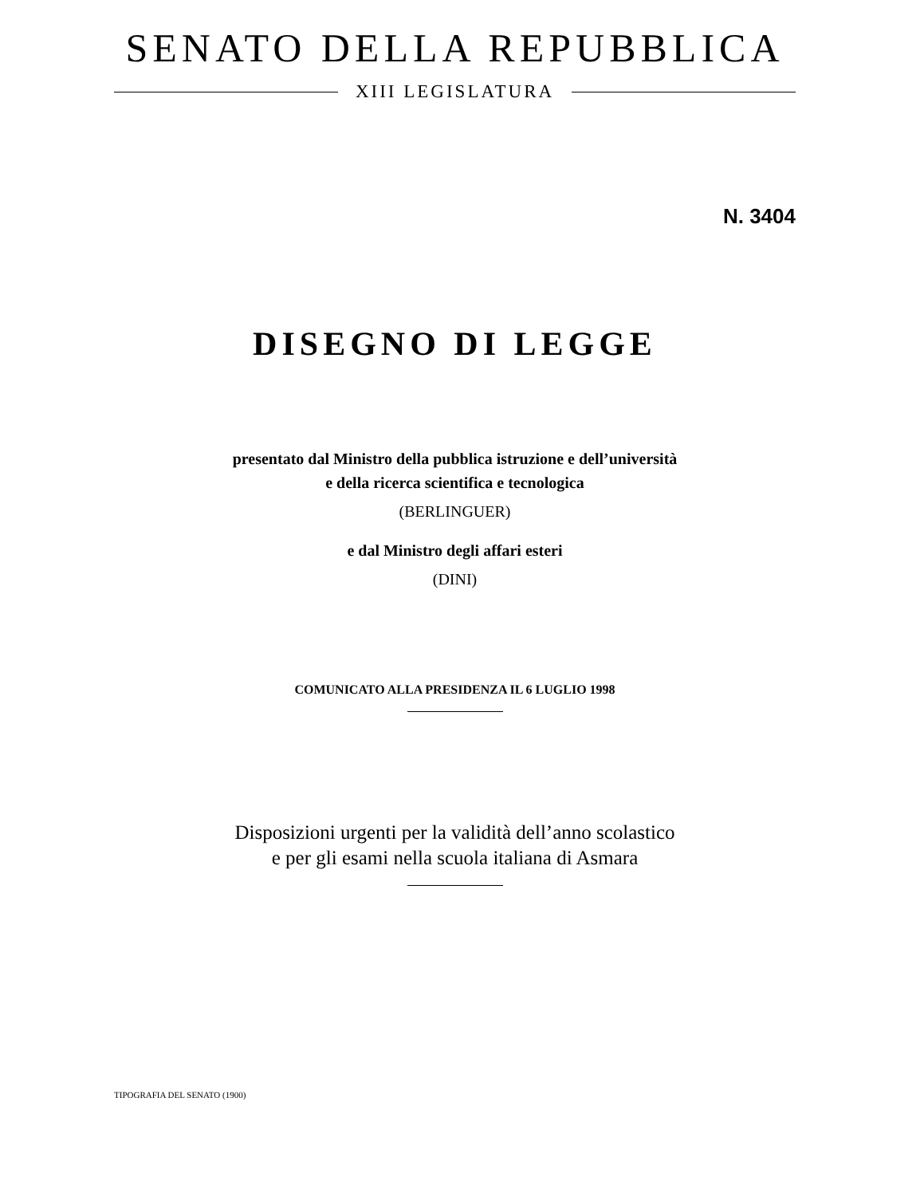SENATO DELLA REPUBBLICA
XIII LEGISLATURA
N. 3404
DISEGNO DI LEGGE
presentato dal Ministro della pubblica istruzione e dell’università
e della ricerca scientifica e tecnologica
(BERLINGUER)
e dal Ministro degli affari esteri
(DINI)
COMUNICATO ALLA PRESIDENZA IL 6 LUGLIO 1998
Disposizioni urgenti per la validità dell’anno scolastico
e per gli esami nella scuola italiana di Asmara
TIPOGRAFIA DEL SENATO (1900)